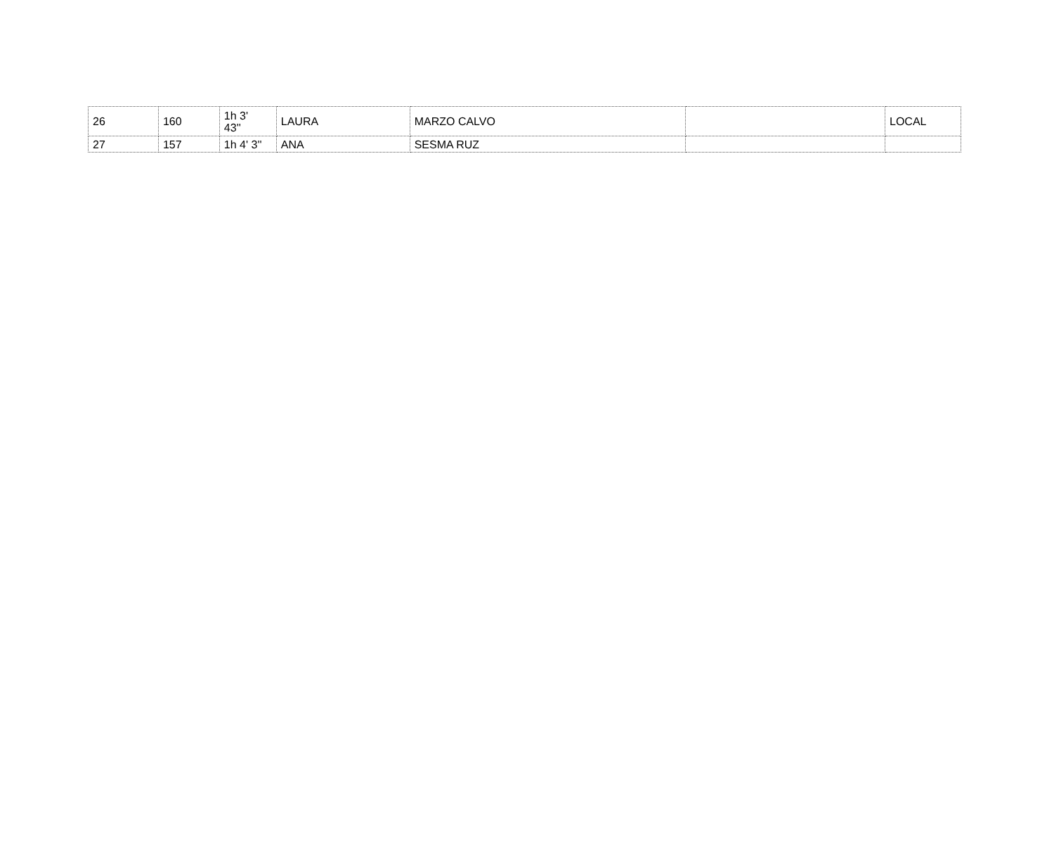| 26 | 160 | 1h 3' 43'' | LAURA | MARZO CALVO | | LOCAL |
| 27 | 157 | 1h 4' 3'' | ANA | SESMA RUZ | | |